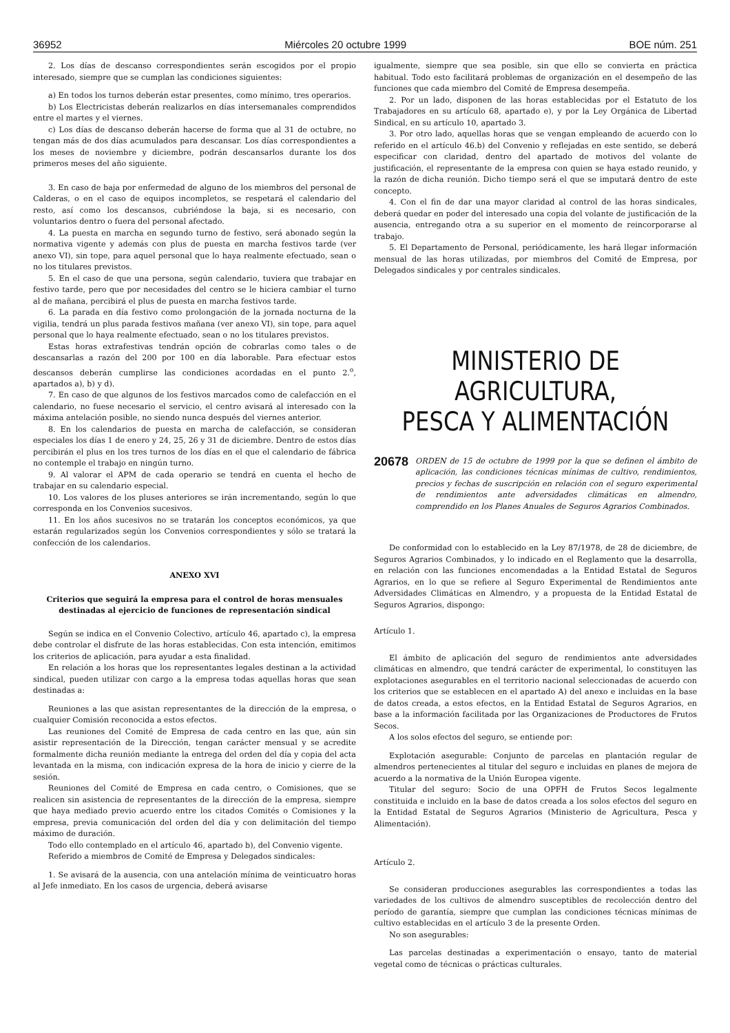36952 Miércoles 20 octubre 1999 BOE núm. 251
2. Los días de descanso correspondientes serán escogidos por el propio interesado, siempre que se cumplan las condiciones siguientes:
a) En todos los turnos deberán estar presentes, como mínimo, tres operarios.
b) Los Electricistas deberán realizarlos en días intersemanales comprendidos entre el martes y el viernes.
c) Los días de descanso deberán hacerse de forma que al 31 de octubre, no tengan más de dos días acumulados para descansar. Los días correspondientes a los meses de noviembre y diciembre, podrán descansarlos durante los dos primeros meses del año siguiente.
3. En caso de baja por enfermedad de alguno de los miembros del personal de Calderas, o en el caso de equipos incompletos, se respetará el calendario del resto, así como los descansos, cubriéndose la baja, si es necesario, con voluntarios dentro o fuera del personal afectado.
4. La puesta en marcha en segundo turno de festivo, será abonado según la normativa vigente y además con plus de puesta en marcha festivos tarde (ver anexo VI), sin tope, para aquel personal que lo haya realmente efectuado, sean o no los titulares previstos.
5. En el caso de que una persona, según calendario, tuviera que trabajar en festivo tarde, pero que por necesidades del centro se le hiciera cambiar el turno al de mañana, percibirá el plus de puesta en marcha festivos tarde.
6. La parada en día festivo como prolongación de la jornada nocturna de la vigilia, tendrá un plus parada festivos mañana (ver anexo VI), sin tope, para aquel personal que lo haya realmente efectuado, sean o no los titulares previstos.
Estas horas extrafestivas tendrán opción de cobrarlas como tales o de descansarlas a razón del 200 por 100 en día laborable. Para efectuar estos descansos deberán cumplirse las condiciones acordadas en el punto 2.<sup>o</sup>, apartados a), b) y d).
7. En caso de que algunos de los festivos marcados como de calefacción en el calendario, no fuese necesario el servicio, el centro avisará al interesado con la máxima antelación posible, no siendo nunca después del viernes anterior.
8. En los calendarios de puesta en marcha de calefacción, se consideran especiales los días 1 de enero y 24, 25, 26 y 31 de diciembre. Dentro de estos días percibirán el plus en los tres turnos de los días en el que el calendario de fábrica no contemple el trabajo en ningún turno.
9. Al valorar el APM de cada operario se tendrá en cuenta el hecho de trabajar en su calendario especial.
10. Los valores de los pluses anteriores se irán incrementando, según lo que corresponda en los Convenios sucesivos.
11. En los años sucesivos no se tratarán los conceptos económicos, ya que estarán regularizados según los Convenios correspondientes y sólo se tratará la confección de los calendarios.
ANEXO XVI
Criterios que seguirá la empresa para el control de horas mensuales destinadas al ejercicio de funciones de representación sindical
Según se indica en el Convenio Colectivo, artículo 46, apartado c), la empresa debe controlar el disfrute de las horas establecidas. Con esta intención, emitimos los criterios de aplicación, para ayudar a esta finalidad.
En relación a los horas que los representantes legales destinan a la actividad sindical, pueden utilizar con cargo a la empresa todas aquellas horas que sean destinadas a:
Reuniones a las que asistan representantes de la dirección de la empresa, o cualquier Comisión reconocida a estos efectos.
Las reuniones del Comité de Empresa de cada centro en las que, aún sin asistir representación de la Dirección, tengan carácter mensual y se acredite formalmente dicha reunión mediante la entrega del orden del día y copia del acta levantada en la misma, con indicación expresa de la hora de inicio y cierre de la sesión.
Reuniones del Comité de Empresa en cada centro, o Comisiones, que se realicen sin asistencia de representantes de la dirección de la empresa, siempre que haya mediado previo acuerdo entre los citados Comités o Comisiones y la empresa, previa comunicación del orden del día y con delimitación del tiempo máximo de duración.
Todo ello contemplado en el artículo 46, apartado b), del Convenio vigente.
Referido a miembros de Comité de Empresa y Delegados sindicales:
1. Se avisará de la ausencia, con una antelación mínima de veinticuatro horas al Jefe inmediato. En los casos de urgencia, deberá avisarse
igualmente, siempre que sea posible, sin que ello se convierta en práctica habitual. Todo esto facilitará problemas de organización en el desempeño de las funciones que cada miembro del Comité de Empresa desempeña.
2. Por un lado, disponen de las horas establecidas por el Estatuto de los Trabajadores en su artículo 68, apartado e), y por la Ley Orgánica de Libertad Sindical, en su artículo 10, apartado 3.
3. Por otro lado, aquellas horas que se vengan empleando de acuerdo con lo referido en el artículo 46.b) del Convenio y reflejadas en este sentido, se deberá especificar con claridad, dentro del apartado de motivos del volante de justificación, el representante de la empresa con quien se haya estado reunido, y la razón de dicha reunión. Dicho tiempo será el que se imputará dentro de este concepto.
4. Con el fin de dar una mayor claridad al control de las horas sindicales, deberá quedar en poder del interesado una copia del volante de justificación de la ausencia, entregando otra a su superior en el momento de reincorporarse al trabajo.
5. El Departamento de Personal, periódicamente, les hará llegar información mensual de las horas utilizadas, por miembros del Comité de Empresa, por Delegados sindicales y por centrales sindicales.
MINISTERIO DE AGRICULTURA,
PESCA Y ALIMENTACIÓN
20678 ORDEN de 15 de octubre de 1999 por la que se definen el ámbito de aplicación, las condiciones técnicas mínimas de cultivo, rendimientos, precios y fechas de suscripción en relación con el seguro experimental de rendimientos ante adversidades climáticas en almendro, comprendido en los Planes Anuales de Seguros Agrarios Combinados.
De conformidad con lo establecido en la Ley 87/1978, de 28 de diciembre, de Seguros Agrarios Combinados, y lo indicado en el Reglamento que la desarrolla, en relación con las funciones encomendadas a la Entidad Estatal de Seguros Agrarios, en lo que se refiere al Seguro Experimental de Rendimientos ante Adversidades Climáticas en Almendro, y a propuesta de la Entidad Estatal de Seguros Agrarios, dispongo:
Artículo 1.
El ámbito de aplicación del seguro de rendimientos ante adversidades climáticas en almendro, que tendrá carácter de experimental, lo constituyen las explotaciones asegurables en el territorio nacional seleccionadas de acuerdo con los criterios que se establecen en el apartado A) del anexo e incluidas en la base de datos creada, a estos efectos, en la Entidad Estatal de Seguros Agrarios, en base a la información facilitada por las Organizaciones de Productores de Frutos Secos.
A los solos efectos del seguro, se entiende por:
Explotación asegurable: Conjunto de parcelas en plantación regular de almendros pertenecientes al titular del seguro e incluidas en planes de mejora de acuerdo a la normativa de la Unión Europea vigente.
Titular del seguro: Socio de una OPFH de Frutos Secos legalmente constituida e incluido en la base de datos creada a los solos efectos del seguro en la Entidad Estatal de Seguros Agrarios (Ministerio de Agricultura, Pesca y Alimentación).
Artículo 2.
Se consideran producciones asegurables las correspondientes a todas las variedades de los cultivos de almendro susceptibles de recolección dentro del período de garantía, siempre que cumplan las condiciones técnicas mínimas de cultivo establecidas en el artículo 3 de la presente Orden.
No son asegurables:
Las parcelas destinadas a experimentación o ensayo, tanto de material vegetal como de técnicas o prácticas culturales.